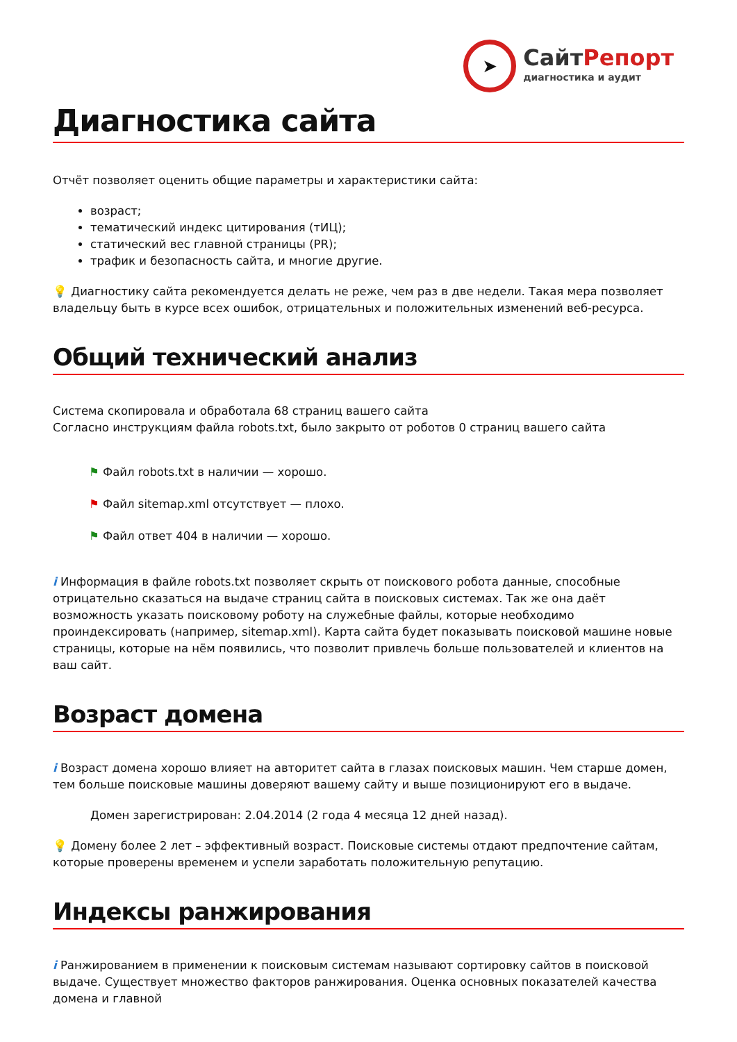➤
СайтРепорт
диагностика и аудит
Диагностика сайта
Отчёт позволяет оценить общие параметры и характеристики сайта:
возраст;
тематический индекс цитирования (тИЦ);
статический вес главной страницы (PR);
трафик и безопасность сайта, и многие другие.
💡 Диагностику сайта рекомендуется делать не реже, чем раз в две недели. Такая мера позволяет владельцу быть в курсе всех ошибок, отрицательных и положительных изменений веб-ресурса.
Общий технический анализ
Система скопировала и обработала 68 страниц вашего сайта
Согласно инструкциям файла robots.txt, было закрыто от роботов 0 страниц вашего сайта
⚑ Файл robots.txt в наличии — хорошо.
⚑ Файл sitemap.xml отсутствует — плохо.
⚑ Файл ответ 404 в наличии — хорошо.
i Информация в файле robots.txt позволяет скрыть от поискового робота данные, способные отрицательно сказаться на выдаче страниц сайта в поисковых системах. Так же она даёт возможность указать поисковому роботу на служебные файлы, которые необходимо проиндексировать (например, sitemap.xml). Карта сайта будет показывать поисковой машине новые страницы, которые на нём появились, что позволит привлечь больше пользователей и клиентов на ваш сайт.
Возраст домена
i Возраст домена хорошо влияет на авторитет сайта в глазах поисковых машин. Чем старше домен, тем больше поисковые машины доверяют вашему сайту и выше позиционируют его в выдаче.
Домен зарегистрирован: 2.04.2014 (2 года 4 месяца 12 дней назад).
💡 Домену более 2 лет – эффективный возраст. Поисковые системы отдают предпочтение сайтам, которые проверены временем и успели заработать положительную репутацию.
Индексы ранжирования
i Ранжированием в применении к поисковым системам называют сортировку сайтов в поисковой выдаче. Существует множество факторов ранжирования. Оценка основных показателей качества домена и главной